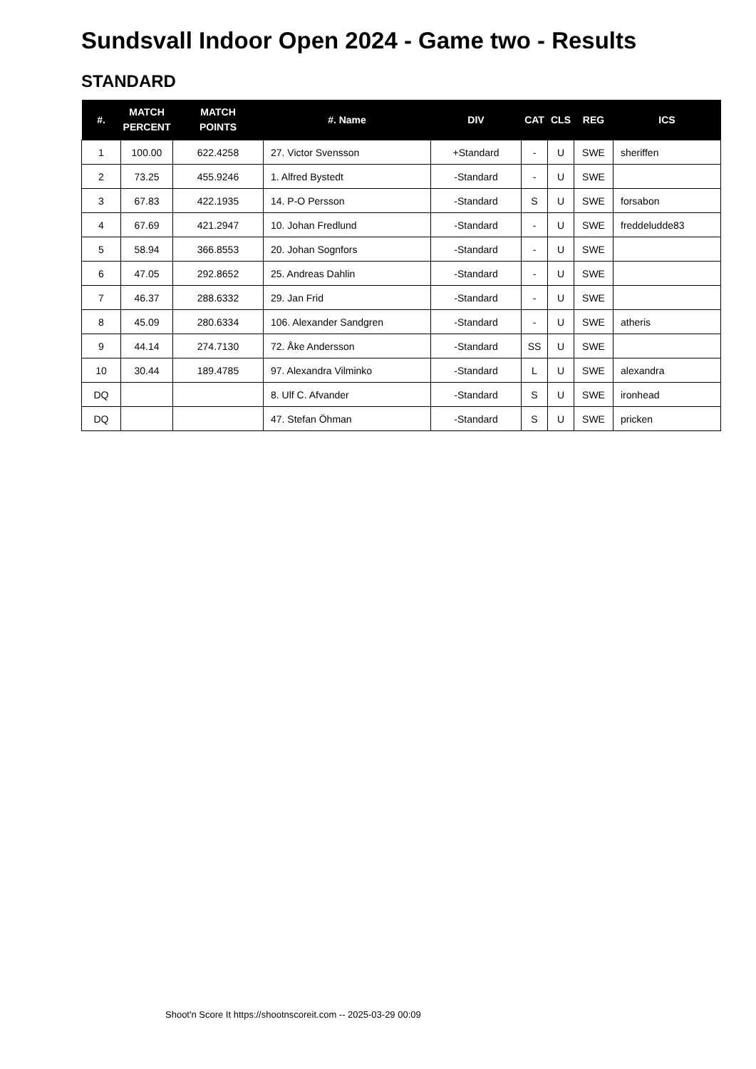Sundsvall Indoor Open 2024 - Game two - Results
STANDARD
| #. | MATCH PERCENT | MATCH POINTS | #. Name | DIV | CAT | CLS | REG | ICS |
| --- | --- | --- | --- | --- | --- | --- | --- | --- |
| 1 | 100.00 | 622.4258 | 27. Victor Svensson | +Standard | - | U | SWE | sheriffen |
| 2 | 73.25 | 455.9246 | 1. Alfred Bystedt | -Standard | - | U | SWE | |
| 3 | 67.83 | 422.1935 | 14. P-O Persson | -Standard | S | U | SWE | forsabon |
| 4 | 67.69 | 421.2947 | 10. Johan Fredlund | -Standard | - | U | SWE | freddeludde83 |
| 5 | 58.94 | 366.8553 | 20. Johan Sognfors | -Standard | - | U | SWE | |
| 6 | 47.05 | 292.8652 | 25. Andreas Dahlin | -Standard | - | U | SWE | |
| 7 | 46.37 | 288.6332 | 29. Jan Frid | -Standard | - | U | SWE | |
| 8 | 45.09 | 280.6334 | 106. Alexander Sandgren | -Standard | - | U | SWE | atheris |
| 9 | 44.14 | 274.7130 | 72. Åke Andersson | -Standard | SS | U | SWE | |
| 10 | 30.44 | 189.4785 | 97. Alexandra Vilminko | -Standard | L | U | SWE | alexandra |
| DQ | | | 8. Ulf C. Afvander | -Standard | S | U | SWE | ironhead |
| DQ | | | 47. Stefan Öhman | -Standard | S | U | SWE | pricken |
Shoot'n Score It https://shootnscoreit.com -- 2025-03-29 00:09